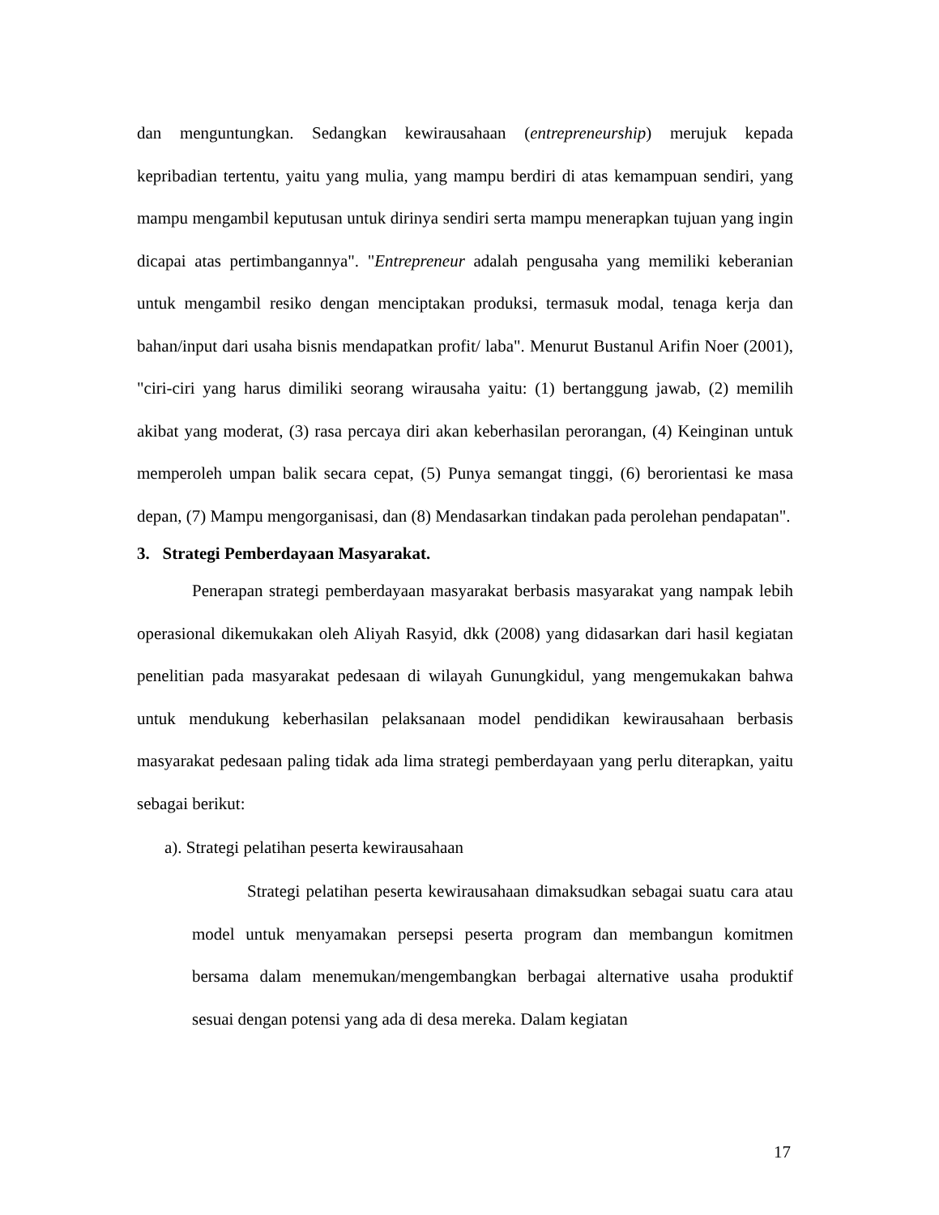dan menguntungkan. Sedangkan kewirausahaan (entrepreneurship) merujuk kepada kepribadian tertentu, yaitu yang mulia, yang mampu berdiri di atas kemampuan sendiri, yang mampu mengambil keputusan untuk dirinya sendiri serta mampu menerapkan tujuan yang ingin dicapai atas pertimbangannya". "Entrepreneur adalah pengusaha yang memiliki keberanian untuk mengambil resiko dengan menciptakan produksi, termasuk modal, tenaga kerja dan bahan/input dari usaha bisnis mendapatkan profit/ laba". Menurut Bustanul Arifin Noer (2001), "ciri-ciri yang harus dimiliki seorang wirausaha yaitu: (1) bertanggung jawab, (2) memilih akibat yang moderat, (3) rasa percaya diri akan keberhasilan perorangan, (4) Keinginan untuk memperoleh umpan balik secara cepat, (5) Punya semangat tinggi, (6) berorientasi ke masa depan, (7) Mampu mengorganisasi, dan (8) Mendasarkan tindakan pada perolehan pendapatan".
3. Strategi Pemberdayaan Masyarakat.
Penerapan strategi pemberdayaan masyarakat berbasis masyarakat yang nampak lebih operasional dikemukakan oleh Aliyah Rasyid, dkk (2008) yang didasarkan dari hasil kegiatan penelitian pada masyarakat pedesaan di wilayah Gunungkidul, yang mengemukakan bahwa untuk mendukung keberhasilan pelaksanaan model pendidikan kewirausahaan berbasis masyarakat pedesaan paling tidak ada lima strategi pemberdayaan yang perlu diterapkan, yaitu sebagai berikut:
a). Strategi pelatihan peserta kewirausahaan
Strategi pelatihan peserta kewirausahaan dimaksudkan sebagai suatu cara atau model untuk menyamakan persepsi peserta program dan membangun komitmen bersama dalam menemukan/mengembangkan berbagai alternative usaha produktif sesuai dengan potensi yang ada di desa mereka. Dalam kegiatan
17